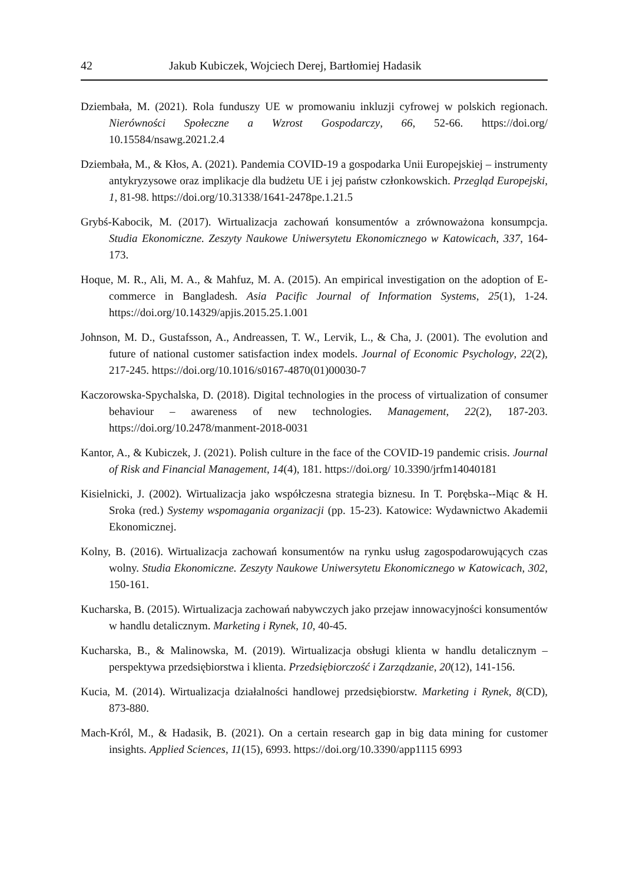42 Jakub Kubiczek, Wojciech Derej, Bartłomiej Hadasik
Dziembała, M. (2021). Rola funduszy UE w promowaniu inkluzji cyfrowej w polskich regionach. Nierówności Społeczne a Wzrost Gospodarczy, 66, 52-66. https://doi.org/ 10.15584/nsawg.2021.2.4
Dziembała, M., & Kłos, A. (2021). Pandemia COVID-19 a gospodarka Unii Europejskiej – instrumenty antykryzysowe oraz implikacje dla budżetu UE i jej państw członkowskich. Przegląd Europejski, 1, 81-98. https://doi.org/10.31338/1641-2478pe.1.21.5
Grybś-Kabocik, M. (2017). Wirtualizacja zachowań konsumentów a zrównoważona konsumpcja. Studia Ekonomiczne. Zeszyty Naukowe Uniwersytetu Ekonomicznego w Katowicach, 337, 164-173.
Hoque, M. R., Ali, M. A., & Mahfuz, M. A. (2015). An empirical investigation on the adoption of E-commerce in Bangladesh. Asia Pacific Journal of Information Systems, 25(1), 1-24. https://doi.org/10.14329/apjis.2015.25.1.001
Johnson, M. D., Gustafsson, A., Andreassen, T. W., Lervik, L., & Cha, J. (2001). The evolution and future of national customer satisfaction index models. Journal of Economic Psychology, 22(2), 217-245. https://doi.org/10.1016/s0167-4870(01)00030-7
Kaczorowska-Spychalska, D. (2018). Digital technologies in the process of virtualization of consumer behaviour – awareness of new technologies. Management, 22(2), 187-203. https://doi.org/10.2478/manment-2018-0031
Kantor, A., & Kubiczek, J. (2021). Polish culture in the face of the COVID-19 pandemic crisis. Journal of Risk and Financial Management, 14(4), 181. https://doi.org/ 10.3390/jrfm14040181
Kisielnicki, J. (2002). Wirtualizacja jako współczesna strategia biznesu. In T. Porębska--Miąc & H. Sroka (red.) Systemy wspomagania organizacji (pp. 15-23). Katowice: Wydawnictwo Akademii Ekonomicznej.
Kolny, B. (2016). Wirtualizacja zachowań konsumentów na rynku usług zagospodarowujących czas wolny. Studia Ekonomiczne. Zeszyty Naukowe Uniwersytetu Ekonomicznego w Katowicach, 302, 150-161.
Kucharska, B. (2015). Wirtualizacja zachowań nabywczych jako przejaw innowacyjności konsumentów w handlu detalicznym. Marketing i Rynek, 10, 40-45.
Kucharska, B., & Malinowska, M. (2019). Wirtualizacja obsługi klienta w handlu detalicznym – perspektywa przedsiębiorstwa i klienta. Przedsiębiorczość i Zarządzanie, 20(12), 141-156.
Kucia, M. (2014). Wirtualizacja działalności handlowej przedsiębiorstw. Marketing i Rynek, 8(CD), 873-880.
Mach-Król, M., & Hadasik, B. (2021). On a certain research gap in big data mining for customer insights. Applied Sciences, 11(15), 6993. https://doi.org/10.3390/app1115 6993